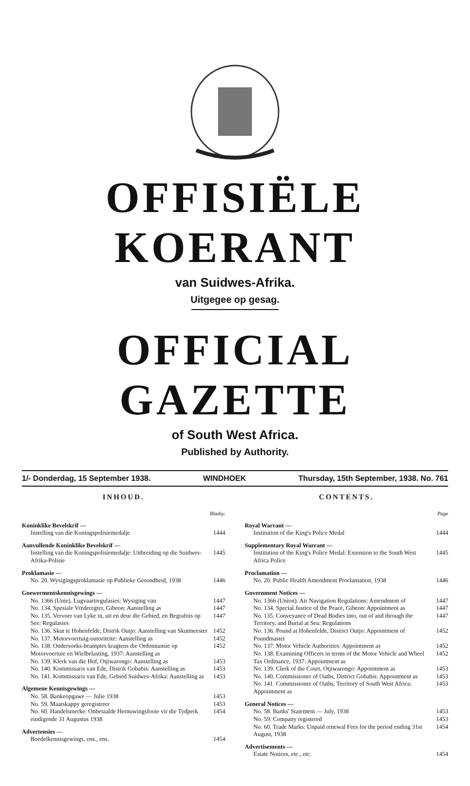OFFISIËLE KOERANT
van Suidwes-Afrika.
Uitgegee op gesag.
OFFICIAL GAZETTE
of South West Africa.
Published by Authority.
1/- Donderdag, 15 September 1938. WINDHOEK Thursday, 15th September, 1938. No. 761
INHOUD.
Bladsy.
Koninklike Bevelskrif —
Instelling van die Koningspolisiemedalje 1444
Aanvullende Koninklike Bevelskrif —
Instelling van die Koningspolisiemedalje: Uitbreiding op die Suidwes-Afrika-Polisie 1445
Proklamasie —
No. 20. Wysigingsproklamasie op Publieke Gesondheid, 1938 1446
Goewermentskennisgewings —
No. 1366 (Unie). Lugvaartregulasies: Wysiging van 1447
No. 134. Spesiale Vrederegter, Gibeon: Aanstelling as 1447
No. 135. Vervoer van Lyke in, uit en deur die Gebied, en Begrafnis op See: Regulasies 1447
No. 136. Skut te Hohenfelde, Distrik Outjo: Aanstelling van Skutmeester 1452
No. 137. Motorvoertuig-outoriteite: Aanstelling as 1452
No. 138. Ondersoeks-beamptes kragtens die Ordonnansie op Motorvoertuie en Wielbelasting, 1937: Aanstelling as 1452
No. 139. Klerk van die Hof, Otjiwarongo: Aanstelling as 1453
No. 140. Kommissaris van Ede, Distrik Gobabis: Aanstelling as 1453
No. 141. Kommissaris van Ede, Gebied Suidwes-Afrika: Aanstelling as 1453
Algemene Kennisgewings —
No. 58. Bankeopgawe — Julie 1938 1453
No. 59. Maatskappy geregistreer 1453
No. 60. Handelsmerke: Onbetaalde Hernuwingsfooie vir die Tydperk eindigende 31 Augustus 1938 1454
Advertensies —
Boedelkennisgewings, ens., ens. 1454
CONTENTS.
Page
Royal Warrant —
Institution of the King's Police Medal 1444
Supplementary Royal Warrant —
Institution of the King's Police Medal: Extension to the South West Africa Police 1445
Proclamation —
No. 20. Public Health Amendment Proclamation, 1938 1446
Government Notices —
No. 1366 (Union). Air Navigation Regulations: Amendment of 1447
No. 134. Special Justice of the Peace, Gibeon: Appointment as 1447
No. 135. Conveyance of Dead Bodies into, out of and through the Territory, and Burial at Sea: Regulations 1447
No. 136. Pound at Hohenfelde, District Outjo: Appointment of Poundmaster 1452
No. 137. Motor Vehicle Authorities: Appointment as 1452
No. 138. Examining Officers in terms of the Motor Vehicle and Wheel Tax Ordinance, 1937: Appointment as 1452
No. 139. Clerk of the Court, Otjiwarongo: Appointment as 1453
No. 140. Commissioner of Oaths, District Gobabis: Appointment as 1453
No. 141. Commissioner of Oaths, Territory of South West Africa: Appointment as 1453
General Notices —
No. 58. Banks' Statement — July, 1938 1453
No. 59. Company registered 1453
No. 60. Trade Marks: Unpaid renewal Fees for the period ending 31st August, 1938 1454
Advertisements —
Estate Notices, etc., etc. 1454